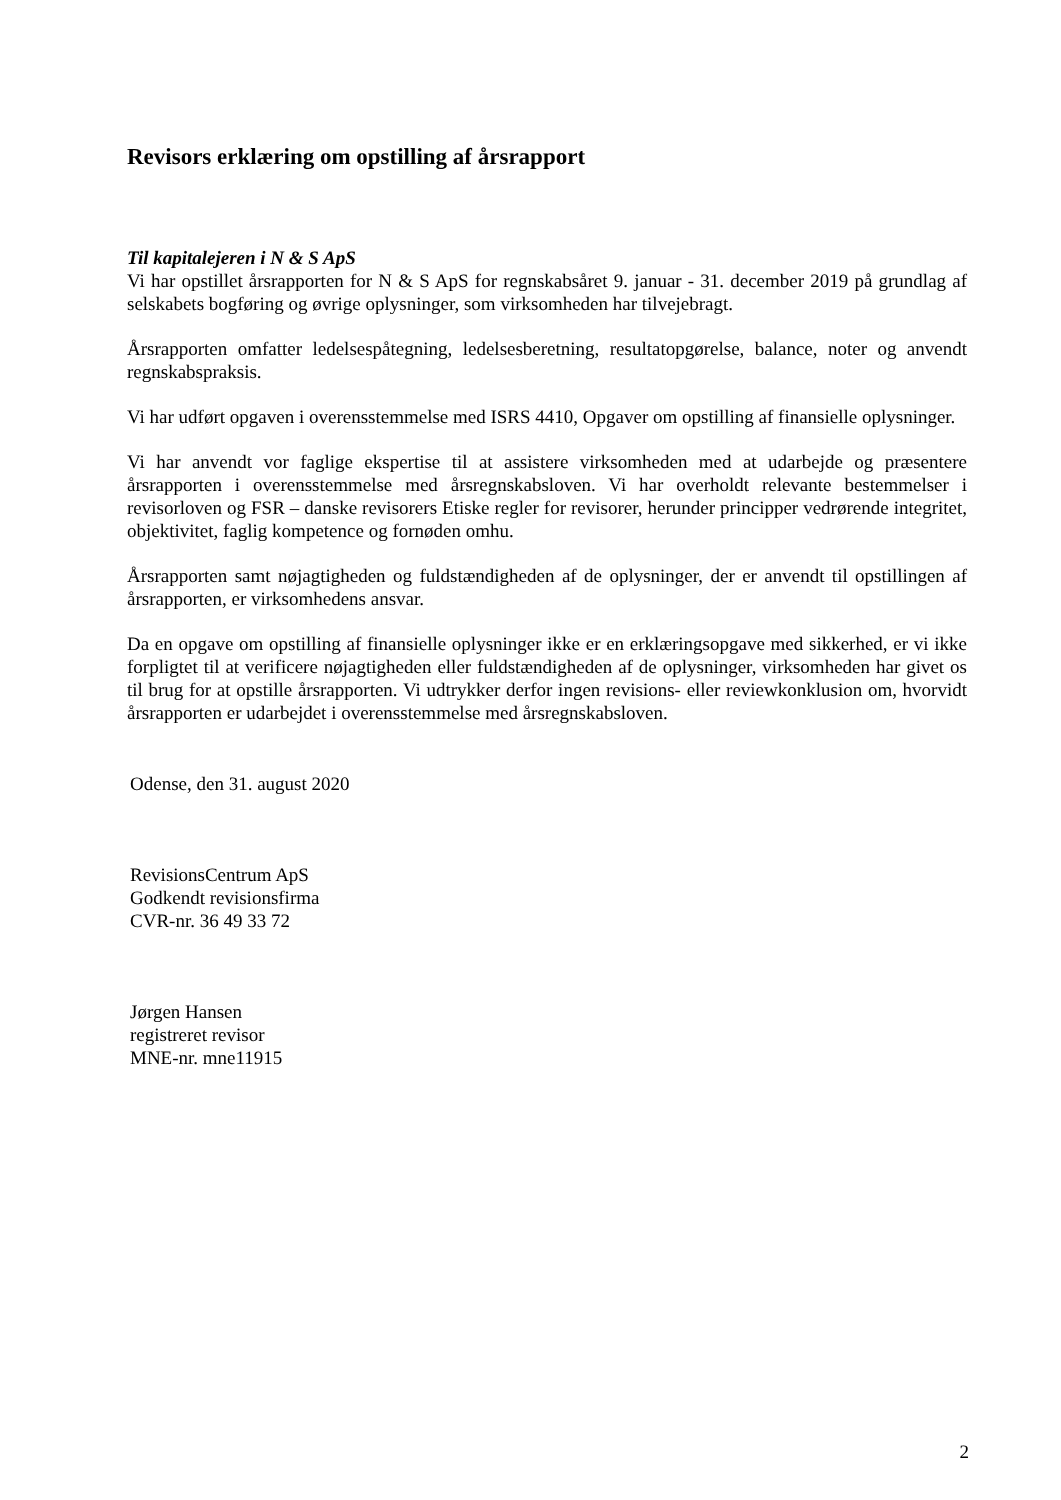Revisors erklæring om opstilling af årsrapport
Til kapitalejeren i N & S ApS
Vi har opstillet årsrapporten for N & S ApS for regnskabsåret 9. januar - 31. december 2019 på grundlag af selskabets bogføring og øvrige oplysninger, som virksomheden har tilvejebragt.
Årsrapporten omfatter ledelsespåtegning, ledelsesberetning, resultatopgørelse, balance, noter og anvendt regnskabspraksis.
Vi har udført opgaven i overensstemmelse med ISRS 4410, Opgaver om opstilling af finansielle oplysninger.
Vi har anvendt vor faglige ekspertise til at assistere virksomheden med at udarbejde og præsentere årsrapporten i overensstemmelse med årsregnskabsloven. Vi har overholdt relevante bestemmelser i revisorloven og FSR – danske revisorers Etiske regler for revisorer, herunder principper vedrørende integritet, objektivitet, faglig kompetence og fornøden omhu.
Årsrapporten samt nøjagtigheden og fuldstændigheden af de oplysninger, der er anvendt til opstillingen af årsrapporten, er virksomhedens ansvar.
Da en opgave om opstilling af finansielle oplysninger ikke er en erklæringsopgave med sikkerhed, er vi ikke forpligtet til at verificere nøjagtigheden eller fuldstændigheden af de oplysninger, virksomheden har givet os til brug for at opstille årsrapporten. Vi udtrykker derfor ingen revisions- eller reviewkonklusion om, hvorvidt årsrapporten er udarbejdet i overensstemmelse med årsregnskabsloven.
Odense, den 31. august 2020
RevisionsCentrum ApS
Godkendt revisionsfirma
CVR-nr. 36 49 33 72
Jørgen Hansen
registreret revisor
MNE-nr. mne11915
2